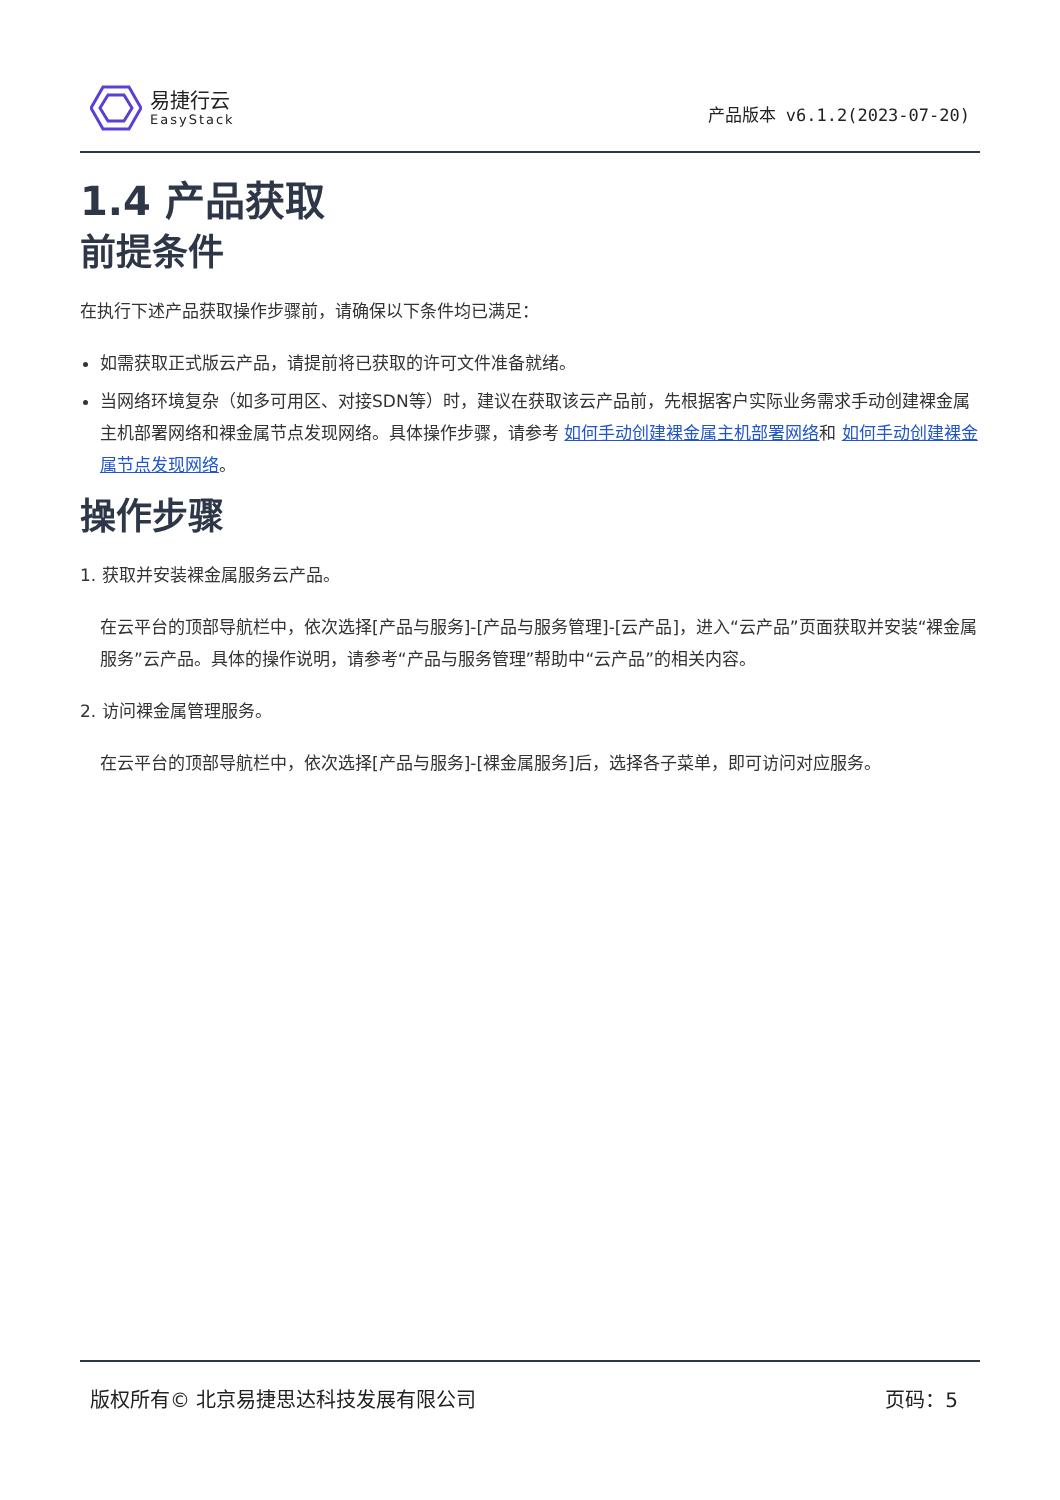易捷行云
EasyStack
产品版本 v6.1.2(2023-07-20)
1.4 产品获取
前提条件
在执行下述产品获取操作步骤前，请确保以下条件均已满足：
如需获取正式版云产品，请提前将已获取的许可文件准备就绪。
当网络环境复杂（如多可用区、对接SDN等）时，建议在获取该云产品前，先根据客户实际业务需求手动创建裸金属主机部署网络和裸金属节点发现网络。具体操作步骤，请参考 如何手动创建裸金属主机部署网络和 如何手动创建裸金属节点发现网络。
操作步骤
1. 获取并安装裸金属服务云产品。
在云平台的顶部导航栏中，依次选择[产品与服务]-[产品与服务管理]-[云产品]，进入“云产品”页面获取并安装“裸金属服务”云产品。具体的操作说明，请参考“产品与服务管理”帮助中“云产品”的相关内容。
2. 访问裸金属管理服务。
在云平台的顶部导航栏中，依次选择[产品与服务]-[裸金属服务]后，选择各子菜单，即可访问对应服务。
版权所有© 北京易捷思达科技发展有限公司 页码：5